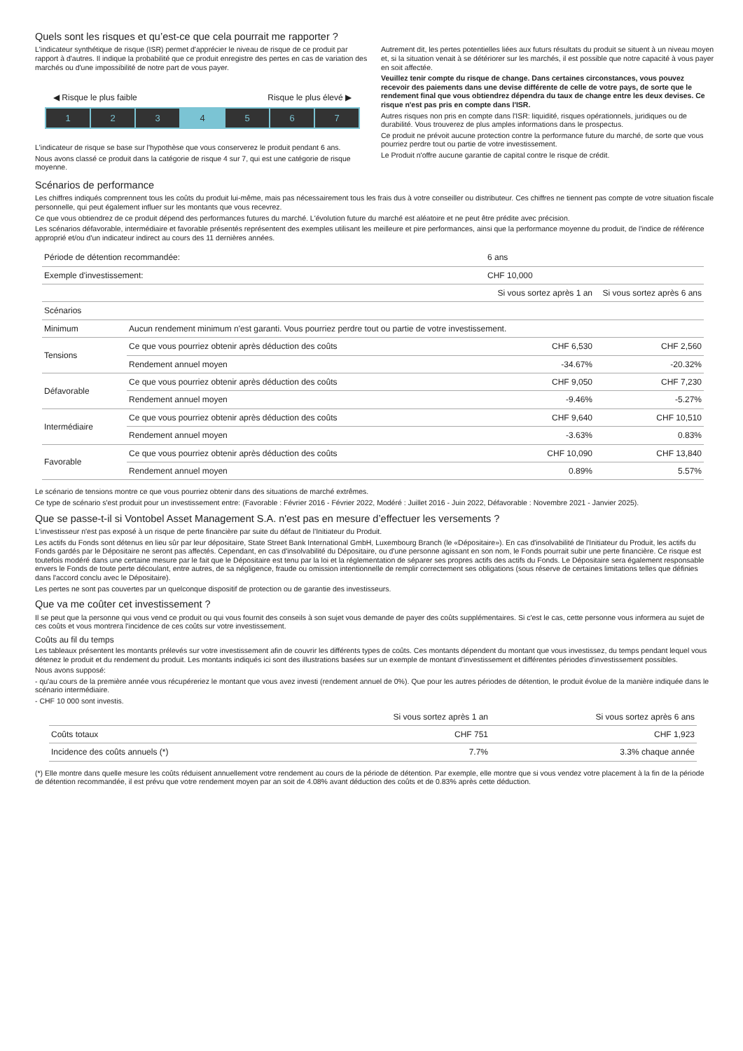Quels sont les risques et qu’est-ce que cela pourrait me rapporter ?
L'indicateur synthétique de risque (ISR) permet d'apprécier le niveau de risque de ce produit par rapport à d'autres. Il indique la probabilité que ce produit enregistre des pertes en cas de variation des marchés ou d'une impossibilité de notre part de vous payer.
◀ Risque le plus faible Risque le plus élevé ▶
1 2 3 4 5 6 7
L'indicateur de risque se base sur l'hypothèse que vous conserverez le produit pendant 6 ans.
Nous avons classé ce produit dans la catégorie de risque 4 sur 7, qui est une catégorie de risque moyenne.
Autrement dit, les pertes potentielles liées aux futurs résultats du produit se situent à un niveau moyen et, si la situation venait à se détériorer sur les marchés, il est possible que notre capacité à vous payer en soit affectée.
Veuillez tenir compte du risque de change. Dans certaines circonstances, vous pouvez recevoir des paiements dans une devise différente de celle de votre pays, de sorte que le rendement final que vous obtiendrez dépendra du taux de change entre les deux devises. Ce risque n'est pas pris en compte dans l'ISR.
Autres risques non pris en compte dans l'ISR: liquidité, risques opérationnels, juridiques ou de durabilité. Vous trouverez de plus amples informations dans le prospectus.
Ce produit ne prévoit aucune protection contre la performance future du marché, de sorte que vous pourriez perdre tout ou partie de votre investissement.
Le Produit n'offre aucune garantie de capital contre le risque de crédit.
Scénarios de performance
Les chiffres indiqués comprennent tous les coûts du produit lui-même, mais pas nécessairement tous les frais dus à votre conseiller ou distributeur. Ces chiffres ne tiennent pas compte de votre situation fiscale personnelle, qui peut également influer sur les montants que vous recevrez.
Ce que vous obtiendrez de ce produit dépend des performances futures du marché. L'évolution future du marché est aléatoire et ne peut être prédite avec précision.
Les scénarios défavorable, intermédiaire et favorable présentés représentent des exemples utilisant les meilleure et pire performances, ainsi que la performance moyenne du produit, de l'indice de référence approprié et/ou d'un indicateur indirect au cours des 11 dernières années.
| Période de détention recommandée: | | 6 ans | |
| Exemple d'investissement: | | CHF 10,000 | |
| | | Si vous sortez après 1 an | Si vous sortez après 6 ans |
| Scénarios | | | |
| Minimum | Aucun rendement minimum n'est garanti. Vous pourriez perdre tout ou partie de votre investissement. | | |
| Tensions | Ce que vous pourriez obtenir après déduction des coûts | CHF 6,530 | CHF 2,560 |
| | Rendement annuel moyen | -34.67% | -20.32% |
| Défavorable | Ce que vous pourriez obtenir après déduction des coûts | CHF 9,050 | CHF 7,230 |
| | Rendement annuel moyen | -9.46% | -5.27% |
| Intermédiaire | Ce que vous pourriez obtenir après déduction des coûts | CHF 9,640 | CHF 10,510 |
| | Rendement annuel moyen | -3.63% | 0.83% |
| Favorable | Ce que vous pourriez obtenir après déduction des coûts | CHF 10,090 | CHF 13,840 |
| | Rendement annuel moyen | 0.89% | 5.57% |
Le scénario de tensions montre ce que vous pourriez obtenir dans des situations de marché extrêmes.
Ce type de scénario s'est produit pour un investissement entre: (Favorable : Février 2016 - Février 2022, Modéré : Juillet 2016 - Juin 2022, Défavorable : Novembre 2021 - Janvier 2025).
Que se passe-t-il si Vontobel Asset Management S.A. n'est pas en mesure d’effectuer les versements ?
L'investisseur n'est pas exposé à un risque de perte financière par suite du défaut de l'Initiateur du Produit.
Les actifs du Fonds sont détenus en lieu sûr par leur dépositaire, State Street Bank International GmbH, Luxembourg Branch (le «Dépositaire»). En cas d'insolvabilité de l'Initiateur du Produit, les actifs du Fonds gardés par le Dépositaire ne seront pas affectés. Cependant, en cas d'insolvabilité du Dépositaire, ou d'une personne agissant en son nom, le Fonds pourrait subir une perte financière. Ce risque est toutefois modéré dans une certaine mesure par le fait que le Dépositaire est tenu par la loi et la réglementation de séparer ses propres actifs des actifs du Fonds. Le Dépositaire sera également responsable envers le Fonds de toute perte découlant, entre autres, de sa négligence, fraude ou omission intentionnelle de remplir correctement ses obligations (sous réserve de certaines limitations telles que définies dans l'accord conclu avec le Dépositaire).
Les pertes ne sont pas couvertes par un quelconque dispositif de protection ou de garantie des investisseurs.
Que va me coûter cet investissement ?
Il se peut que la personne qui vous vend ce produit ou qui vous fournit des conseils à son sujet vous demande de payer des coûts supplémentaires. Si c'est le cas, cette personne vous informera au sujet de ces coûts et vous montrera l'incidence de ces coûts sur votre investissement.
Coûts au fil du temps
Les tableaux présentent les montants prélevés sur votre investissement afin de couvrir les différents types de coûts. Ces montants dépendent du montant que vous investissez, du temps pendant lequel vous détenez le produit et du rendement du produit. Les montants indiqués ici sont des illustrations basées sur un exemple de montant d'investissement et différentes périodes d'investissement possibles.
Nous avons supposé:
- qu'au cours de la première année vous récupéreriez le montant que vous avez investi (rendement annuel de 0%). Que pour les autres périodes de détention, le produit évolue de la manière indiquée dans le scénario intermédiaire.
- CHF 10 000 sont investis.
| | Si vous sortez après 1 an | Si vous sortez après 6 ans |
| Coûts totaux | CHF 751 | CHF 1,923 |
| Incidence des coûts annuels (*) | 7.7% | 3.3% chaque année |
(*) Elle montre dans quelle mesure les coûts réduisent annuellement votre rendement au cours de la période de détention. Par exemple, elle montre que si vous vendez votre placement à la fin de la période de détention recommandée, il est prévu que votre rendement moyen par an soit de 4.08% avant déduction des coûts et de 0.83% après cette déduction.